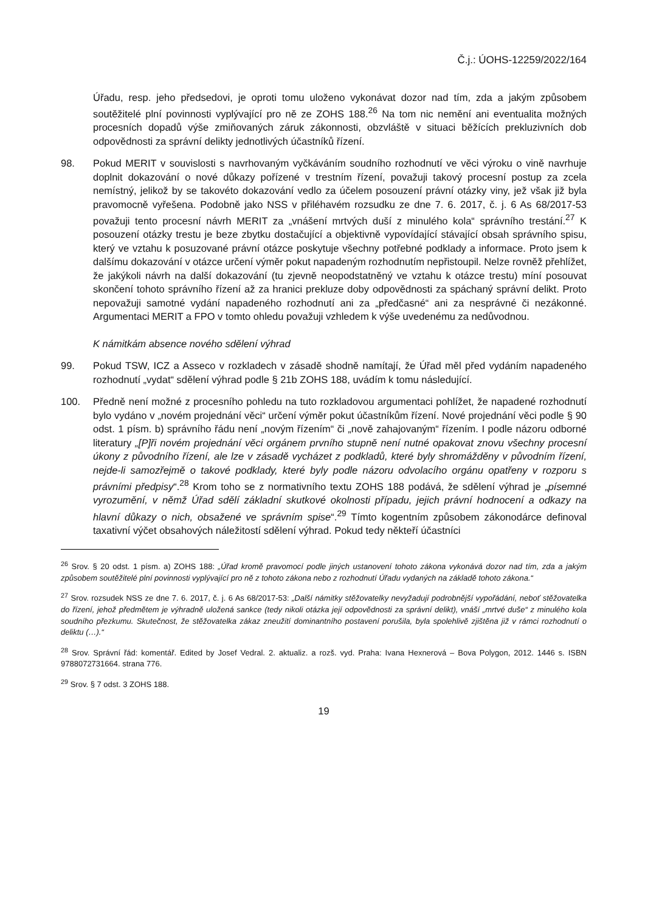Č.j.: ÚOHS-12259/2022/164
Úřadu, resp. jeho předsedovi, je oproti tomu uloženo vykonávat dozor nad tím, zda a jakým způsobem soutěžitelé plní povinnosti vyplývající pro ně ze ZOHS 188.<sup>26</sup> Na tom nic nemění ani eventualita možných procesních dopadů výše zmiňovaných záruk zákonnosti, obzvláště v situaci běžících prekluzivních dob odpovědnosti za správní delikty jednotlivých účastníků řízení.
98. Pokud MERIT v souvislosti s navrhovaným vyčkáváním soudního rozhodnutí ve věci výroku o vině navrhuje doplnit dokazování o nové důkazy pořízené v trestním řízení, považuji takový procesní postup za zcela nemístný, jelikož by se takovéto dokazování vedlo za účelem posouzení právní otázky viny, jež však již byla pravomocně vyřešena. Podobně jako NSS v přiléhavém rozsudku ze dne 7. 6. 2017, č. j. 6 As 68/2017-53 považuji tento procesní návrh MERIT za „vnášení mrtvých duší z minulého kola“ správního trestání.<sup>27</sup> K posouzení otázky trestu je beze zbytku dostačující a objektivně vypovídající stávající obsah správního spisu, který ve vztahu k posuzované právní otázce poskytuje všechny potřebné podklady a informace. Proto jsem k dalšímu dokazování v otázce určení výměr pokut napadeným rozhodnutím nepřistoupil. Nelze rovněž přehlížet, že jakýkoli návrh na další dokazování (tu zjevně neopodstatněný ve vztahu k otázce trestu) míní posouvat skončení tohoto správního řízení až za hranici prekluze doby odpovědnosti za spáchaný správní delikt. Proto nepovažuji samotné vydání napadeného rozhodnutí ani za „předčasné“ ani za nesprávné či nezákonné. Argumentaci MERIT a FPO v tomto ohledu považuji vzhledem k výše uvedenému za nedůvodnou.
K námitkám absence nového sdělení výhrad
99. Pokud TSW, ICZ a Asseco v rozkladech v zásadě shodně namítají, že Úřad měl před vydáním napadeného rozhodnutí „vydat“ sdělení výhrad podle § 21b ZOHS 188, uvádím k tomu následující.
100. Předně není možné z procesního pohledu na tuto rozkladovou argumentaci pohlížet, že napadené rozhodnutí bylo vydáno v „novém projednání věci“ určení výměr pokut účastníkům řízení. Nové projednání věci podle § 90 odst. 1 písm. b) správního řádu není „novým řízením“ či „nově zahajovaným“ řízením. I podle názoru odborné literatury „[P]ři novém projednání věci orgánem prvního stupně není nutné opakovat znovu všechny procesní úkony z původního řízení, ale lze v zásadě vycházet z podkladů, které byly shromážděny v původním řízení, nejde-li samozřejmě o takové podklady, které byly podle názoru odvolacího orgánu opatřeny v rozporu s právními předpisy“.<sup>28</sup> Krom toho se z normativního textu ZOHS 188 podává, že sdělení výhrad je „písemné vyrozumění, v němž Úřad sdělí základní skutkové okolnosti případu, jejich právní hodnocení a odkazy na hlavní důkazy o nich, obsažené ve správním spise“.<sup>29</sup> Tímto kogentním způsobem zákonodárce definoval taxativní výčet obsahových náležitostí sdělení výhrad. Pokud tedy někteří účastníci
<sup>26</sup> Srov. § 20 odst. 1 písm. a) ZOHS 188: „Úřad kromě pravomocí podle jiných ustanovení tohoto zákona vykonává dozor nad tím, zda a jakým způsobem soutěžitelé plní povinnosti vyplývající pro ně z tohoto zákona nebo z rozhodnutí Úřadu vydaných na základě tohoto zákona.“
<sup>27</sup> Srov. rozsudek NSS ze dne 7. 6. 2017, č. j. 6 As 68/2017-53: „Další námitky stěžovatelky nevyžadují podrobnější vypořádání, neboť stěžovatelka do řízení, jehož předmětem je výhradně uložená sankce (tedy nikoli otázka její odpovědnosti za správní delikt), vnáší „mrtvé duše“ z minulého kola soudního přezkumu. Skutečnost, že stěžovatelka zákaz zneužití dominantního postavení porušila, byla spolehlivě zjištěna již v rámci rozhodnutí o deliktu (…).“
<sup>28</sup> Srov. Správní řád: komentář. Edited by Josef Vedral. 2. aktualiz. a rozš. vyd. Praha: Ivana Hexnerová – Bova Polygon, 2012. 1446 s. ISBN 9788072731664. strana 776.
<sup>29</sup> Srov. § 7 odst. 3 ZOHS 188.
19